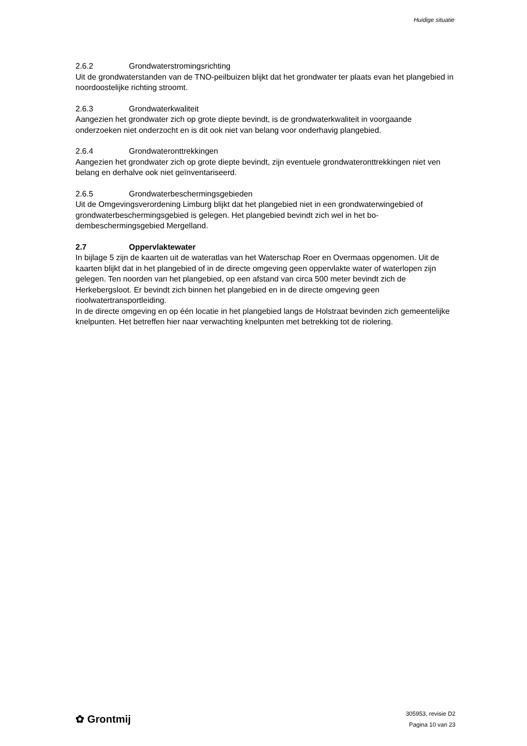Huidige situatie
2.6.2 Grondwaterstromingsrichting
Uit de grondwaterstanden van de TNO-peilbuizen blijkt dat het grondwater ter plaats evan het plangebied in noordoostelijke richting stroomt.
2.6.3 Grondwaterkwaliteit
Aangezien het grondwater zich op grote diepte bevindt, is de grondwaterkwaliteit in voorgaande onderzoeken niet onderzocht en is dit ook niet van belang voor onderhavig plangebied.
2.6.4 Grondwateronttrekkingen
Aangezien het grondwater zich op grote diepte bevindt, zijn eventuele grondwateronttrekkingen niet ven belang en derhalve ook niet geïnventariseerd.
2.6.5 Grondwaterbeschermingsgebieden
Uit de Omgevingsverordening Limburg blijkt dat het plangebied niet in een grondwaterwinge­bied of grondwaterbeschermingsgebied is gelegen. Het plangebied bevindt zich wel in het bo­dembeschermingsgebied Mergelland.
2.7 Oppervlaktewater
In bijlage 5 zijn de kaarten uit de wateratlas van het Waterschap Roer en Overmaas opgeno­men. Uit de kaarten blijkt dat in het plangebied of in de directe omgeving geen oppervlakte wa­ter of waterlopen zijn gelegen. Ten noorden van het plangebied, op een afstand van circa 500 meter bevindt zich de Herkebergsloot. Er bevindt zich binnen het plangebied en in de directe omgeving geen rioolwatertransportleiding.
In de directe omgeving en op één locatie in het plangebied langs de Holstraat bevinden zich gemeentelijke knelpunten. Het betreffen hier naar verwachting knelpunten met betrekking tot de riolering.
✿ Grontmij
305953, revisie D2
Pagina 10 van 23